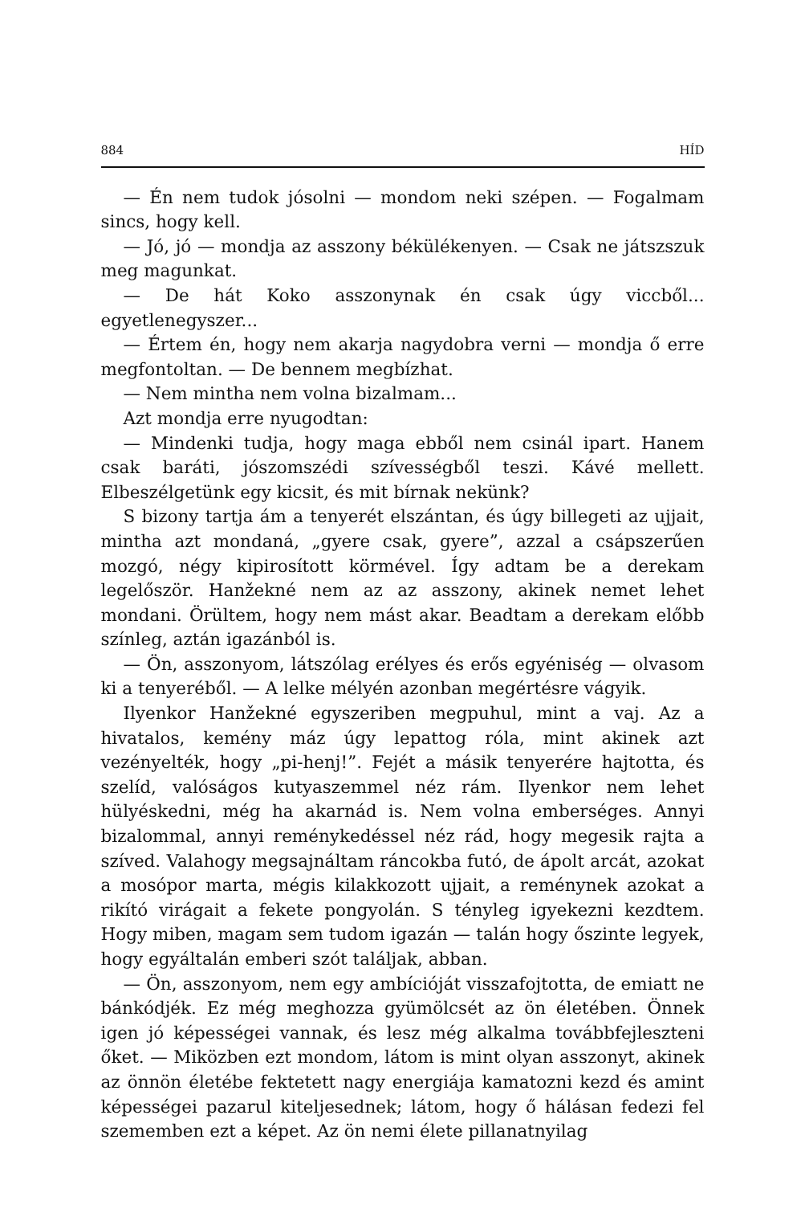884 HÍD
— Én nem tudok jósolni — mondom neki szépen. — Fogalmam sincs, hogy kell.
— Jó, jó — mondja az asszony békülékenyen. — Csak ne játszszuk meg magunkat.
— De hát Koko asszonynak én csak úgy viccből... egyetlenegyszer...
— Értem én, hogy nem akarja nagydobra verni — mondja ő erre megfontoltan. — De bennem megbízhat.
— Nem mintha nem volna bizalmam...
Azt mondja erre nyugodtan:
— Mindenki tudja, hogy maga ebből nem csinál ipart. Hanem csak baráti, jószomszédi szívességből teszi. Kávé mellett. Elbeszélgetünk egy kicsit, és mit bírnak nekünk?
S bizony tartja ám a tenyerét elszántan, és úgy billegeti az ujjait, mintha azt mondaná, „gyere csak, gyere”, azzal a csápszerűen mozgó, négy kipirosított körmével. Így adtam be a derekam legelőször. Hanžekné nem az az asszony, akinek nemet lehet mondani. Örültem, hogy nem mást akar. Beadtam a derekam előbb színleg, aztán igazánból is.
— Ön, asszonyom, látszólag erélyes és erős egyéniség — olvasom ki a tenyeréből. — A lelke mélyén azonban megértésre vágyik.
Ilyenkor Hanžekné egyszeriben megpuhul, mint a vaj. Az a hivatalos, kemény máz úgy lepattog róla, mint akinek azt vezényelték, hogy „pi-henj!”. Fejét a másik tenyerére hajtotta, és szelíd, valóságos kutyaszemmel néz rám. Ilyenkor nem lehet hülyéskedni, még ha akarnád is. Nem volna emberséges. Annyi bizalommal, annyi reménykedéssel néz rád, hogy megesik rajta a szíved. Valahogy megsajnáltam ráncokba futó, de ápolt arcát, azokat a mosópor marta, mégis kilakkozott ujjait, a reménynek azokat a rikító virágait a fekete pongyolán. S tényleg igyekezni kezdtem. Hogy miben, magam sem tudom igazán — talán hogy őszinte legyek, hogy egyáltalán emberi szót találjak, abban.
— Ön, asszonyom, nem egy ambícióját visszafojtotta, de emiatt ne bánkódjék. Ez még meghozza gyümölcsét az ön életében. Önnek igen jó képességei vannak, és lesz még alkalma továbbfejleszteni őket. — Miközben ezt mondom, látom is mint olyan asszonyt, akinek az önnön életébe fektetett nagy energiája kamatozni kezd és amint képességei pazarul kiteljesednek; látom, hogy ő hálásan fedezi fel szememben ezt a képet. Az ön nemi élete pillanatnyilag